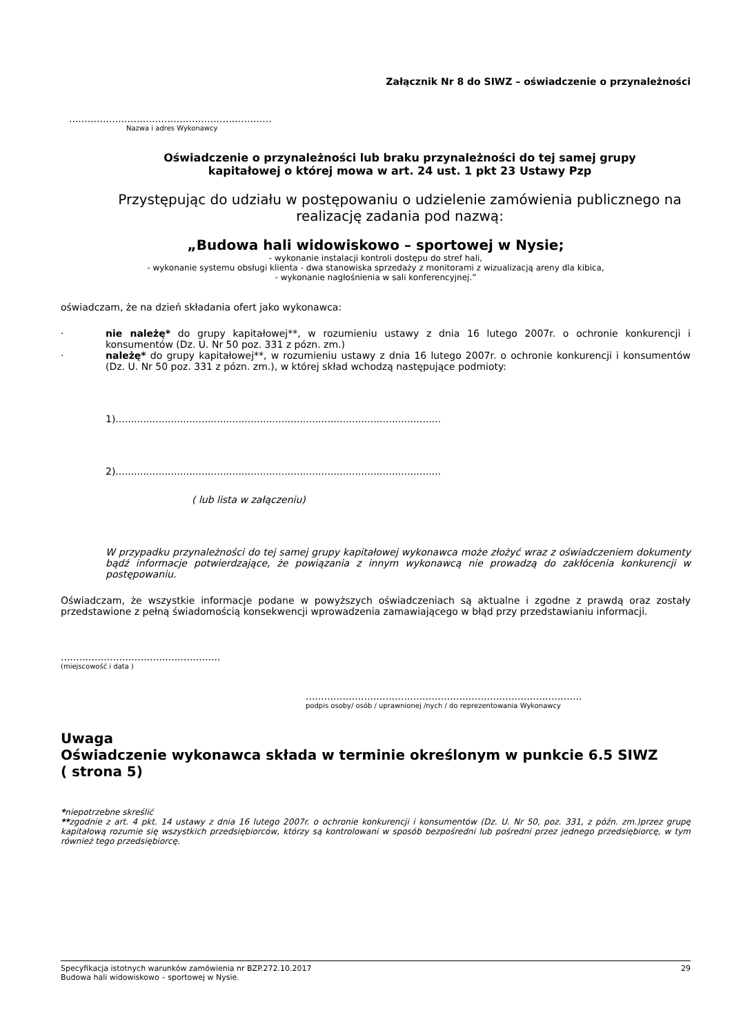Załącznik Nr 8 do SIWZ – oświadczenie o przynależności
..................................................................
Nazwa i adres Wykonawcy
Oświadczenie o przynależności lub braku przynależności do tej samej grupy
kapitałowej o której mowa w art. 24 ust. 1 pkt 23 Ustawy Pzp
Przystępując do udziału w postępowaniu o udzielenie zamówienia publicznego na
realizację zadania pod nazwą:
„Budowa hali widowiskowo – sportowej w Nysie;
- wykonanie instalacji kontroli dostępu do stref hali,
- wykonanie systemu obsługi klienta - dwa stanowiska sprzedaży z monitorami z wizualizacją areny dla kibica,
- wykonanie nagłośnienia w sali konferencyjnej.”
oświadczam, że na dzień składania ofert jako wykonawca:
· nie należę* do grupy kapitałowej**, w rozumieniu ustawy z dnia 16 lutego 2007r. o ochronie konkurencji i konsumentów (Dz. U. Nr 50 poz. 331 z pózn. zm.)
· należę* do grupy kapitałowej**, w rozumieniu ustawy z dnia 16 lutego 2007r. o ochronie konkurencji i konsumentów (Dz. U. Nr 50 poz. 331 z pózn. zm.), w której skład wchodzą następujące podmioty:
1)..........................................................................................................
2)..........................................................................................................
( lub lista w załączeniu)
W przypadku przynależności do tej samej grupy kapitałowej wykonawca może złożyć wraz z oświadczeniem dokumenty bądź informacje potwierdzające, że powiązania z innym wykonawcą nie prowadzą do zakłócenia konkurencji w postępowaniu.
Oświadczam, że wszystkie informacje podane w powyższych oświadczeniach są aktualne i zgodne z prawdą oraz zostały przedstawione z pełną świadomością konsekwencji wprowadzenia zamawiającego w błąd przy przedstawianiu informacji.
....................................................
(miejscowość i data )
..........................................................................................
podpis osoby/ osób / uprawnionej /nych / do reprezentowania Wykonawcy
Uwaga
Oświadczenie wykonawca składa w terminie określonym w punkcie 6.5 SIWZ
( strona 5)
*niepotrzebne skreślić
**zgodnie z art. 4 pkt. 14 ustawy z dnia 16 lutego 2007r. o ochronie konkurencji i konsumentów (Dz. U. Nr 50, poz. 331, z późn. zm.)przez grupę kapitałową rozumie się wszystkich przedsiębiorców, którzy są kontrolowani w sposób bezpośredni lub pośredni przez jednego przedsiębiorcę, w tym również tego przedsiębiorcę.
Specyfikacja istotnych warunków zamówienia nr BZP.272.10.2017 29
Budowa hali widowiskowo – sportowej w Nysie.